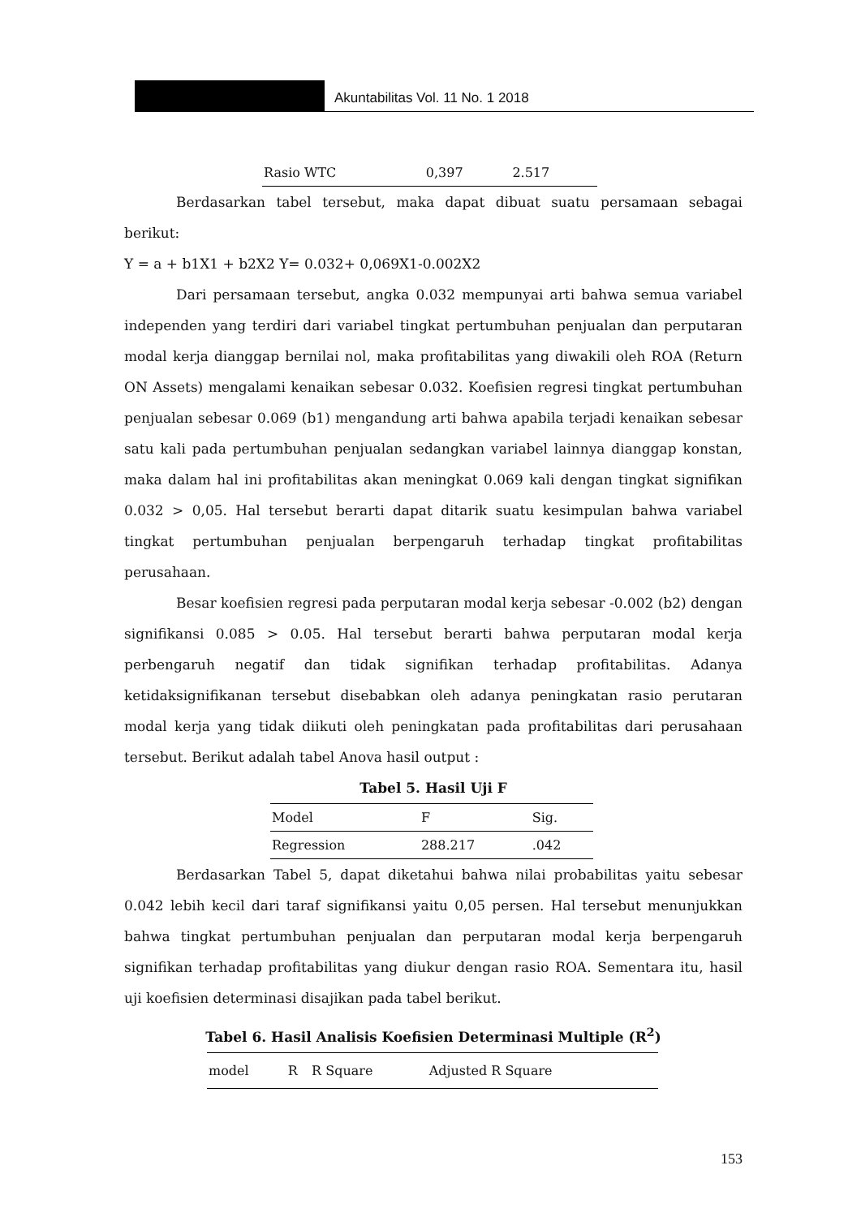Akuntabilitas Vol. 11 No. 1 2018
| Rasio WTC | 0,397 | 2.517 |
Berdasarkan tabel tersebut, maka dapat dibuat suatu persamaan sebagai berikut:
Y = a + b1X1 + b2X2 Y= 0.032+ 0,069X1-0.002X2
Dari persamaan tersebut, angka 0.032 mempunyai arti bahwa semua variabel independen yang terdiri dari variabel tingkat pertumbuhan penjualan dan perputaran modal kerja dianggap bernilai nol, maka profitabilitas yang diwakili oleh ROA (Return ON Assets) mengalami kenaikan sebesar 0.032. Koefisien regresi tingkat pertumbuhan penjualan sebesar 0.069 (b1) mengandung arti bahwa apabila terjadi kenaikan sebesar satu kali pada pertumbuhan penjualan sedangkan variabel lainnya dianggap konstan, maka dalam hal ini profitabilitas akan meningkat 0.069 kali dengan tingkat signifikan 0.032 > 0,05. Hal tersebut berarti dapat ditarik suatu kesimpulan bahwa variabel tingkat pertumbuhan penjualan berpengaruh terhadap tingkat profitabilitas perusahaan.
Besar koefisien regresi pada perputaran modal kerja sebesar -0.002 (b2) dengan signifikansi 0.085 > 0.05. Hal tersebut berarti bahwa perputaran modal kerja perbengaruh negatif dan tidak signifikan terhadap profitabilitas. Adanya ketidaksignifikanan tersebut disebabkan oleh adanya peningkatan rasio perutaran modal kerja yang tidak diikuti oleh peningkatan pada profitabilitas dari perusahaan tersebut. Berikut adalah tabel Anova hasil output :
Tabel 5. Hasil Uji F
| Model | F | Sig. |
| --- | --- | --- |
| Regression | 288.217 | .042 |
Berdasarkan Tabel 5, dapat diketahui bahwa nilai probabilitas yaitu sebesar 0.042 lebih kecil dari taraf signifikansi yaitu 0,05 persen. Hal tersebut menunjukkan bahwa tingkat pertumbuhan penjualan dan perputaran modal kerja berpengaruh signifikan terhadap profitabilitas yang diukur dengan rasio ROA. Sementara itu, hasil uji koefisien determinasi disajikan pada tabel berikut.
Tabel 6. Hasil Analisis Koefisien Determinasi Multiple (R<sup>2</sup>)
| model | R | R Square | Adjusted R Square |
| --- | --- | --- | --- |
153